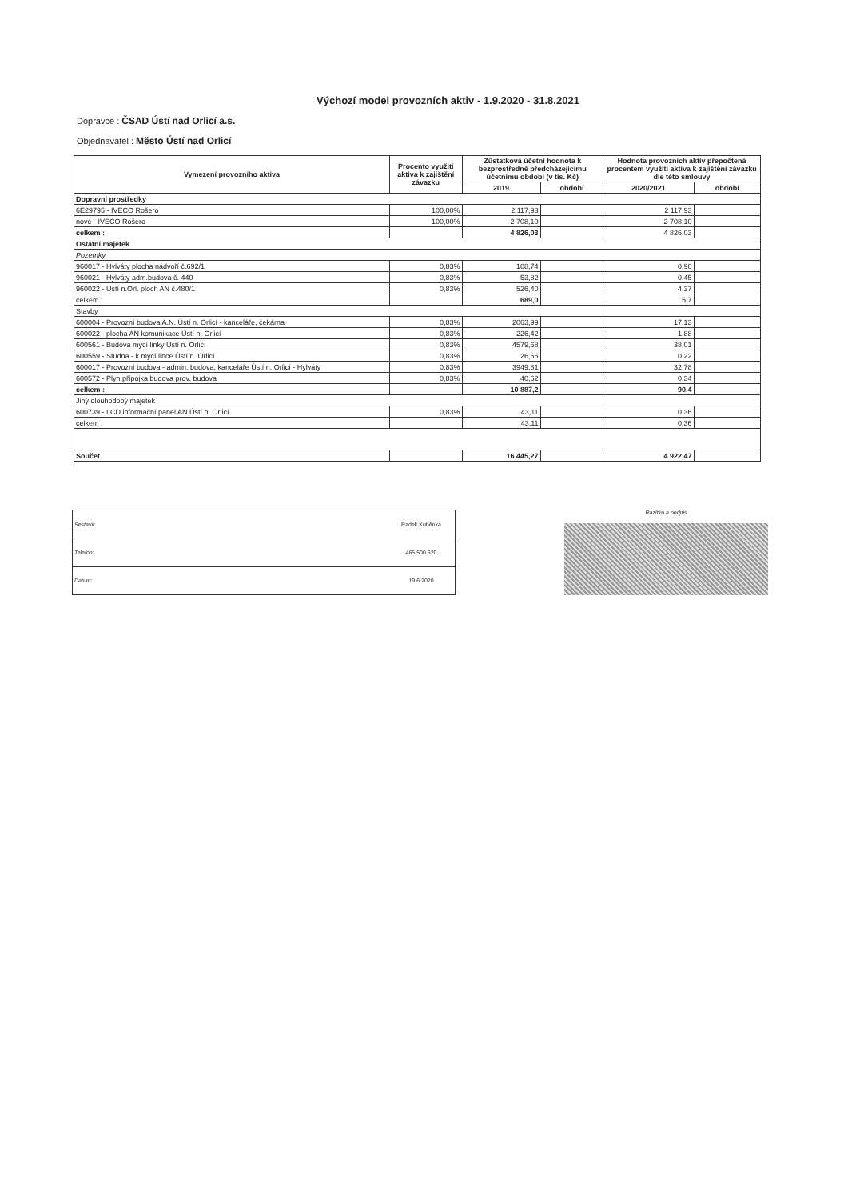Výchozí model provozních aktiv - 1.9.2020 - 31.8.2021
Dopravce : ČSAD Ústí nad Orlicí a.s.
Objednavatel : Město Ústí nad Orlicí
| Vymezení provozního aktiva | Procento využití aktiva k zajištění závazku | Zůstatková účetní hodnota k bezprostředně předcházejícímu účetnímu období (v tis. Kč) | | Hodnota provozních aktiv přepočtená procentem využití aktiva k zajištění závazku dle této smlouvy | |
| --- | --- | --- | --- | --- | --- |
| | | 2019 | období | 2020/2021 | období |
| Dopravní prostředky | | | | | |
| 6E29795 - IVECO Rošero | 100,00% | 2 117,93 | | 2 117,93 | |
| nové - IVECO Rošero | 100,00% | 2 708,10 | | 2 708,10 | |
| celkem : | | 4 826,03 | | 4 826,03 | |
| Ostatní majetek | | | | | |
| Pozemky | | | | | |
| 960017 - Hylváty plocha nádvoří č.692/1 | 0,83% | 108,74 | | 0,90 | |
| 960021 - Hylváty adm.budova č. 440 | 0,83% | 53,82 | | 0,45 | |
| 960022 - Ústí n.Orl. ploch AN č.480/1 | 0,83% | 526,40 | | 4,37 | |
| celkem : | | 689,0 | | 5,7 | |
| Stavby | | | | | |
| 600004 - Provozní budova A.N. Ústí n. Orlicí - kanceláře, čekárna | 0,83% | 2063,99 | | 17,13 | |
| 600022 - plocha AN komunikace Ústí n. Orlicí | 0,83% | 226,42 | | 1,88 | |
| 600561 - Budova mycí linky Ústí n. Orlicí | 0,83% | 4579,68 | | 38,01 | |
| 600559 - Studna - k mycí lince Ústí n. Orlicí | 0,83% | 26,66 | | 0,22 | |
| 600017 - Provozní budova - admin. budova, kanceláře Ústí n. Orlicí - Hylváty | 0,83% | 3949,81 | | 32,78 | |
| 600572 - Plyn.přípojka budova prov. budova | 0,83% | 40,62 | | 0,34 | |
| celkem : | | 10 887,2 | | 90,4 | |
| Jiný dlouhodobý majetek | | | | | |
| 600739 - LCD informační panel AN Ústí n. Orlicí | 0,83% | 43,11 | | 0,36 | |
| celkem : | | 43,11 | | 0,36 | |
| Součet | | 16 445,27 | | 4 922,47 | |
| Sestavil: | Radek Kuběnka |
| Telefon: | 465 500 620 |
| Datum: | 19.6.2020 |
Razítko a podpis